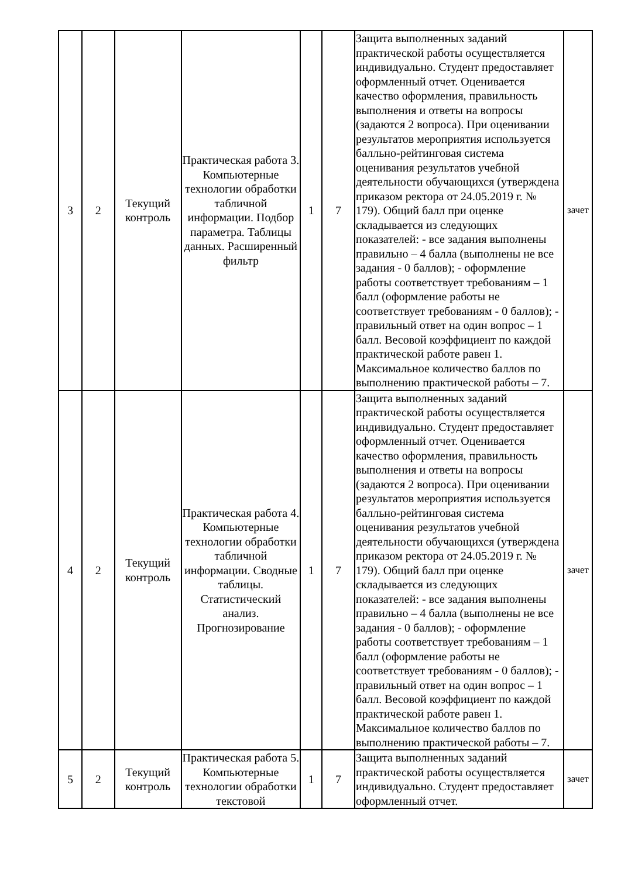| 3 | 2 | Текущий контроль | Практическая работа 3. Компьютерные технологии обработки табличной информации. Подбор параметра. Таблицы данных. Расширенный фильтр | 1 | 7 | Защита выполненных заданий практической работы осуществляется индивидуально. Студент предоставляет оформленный отчет. Оценивается качество оформления, правильность выполнения и ответы на вопросы (задаются 2 вопроса). При оценивании результатов мероприятия используется балльно-рейтинговая система оценивания результатов учебной деятельности обучающихся (утверждена приказом ректора от 24.05.2019 г. № 179). Общий балл при оценке складывается из следующих показателей: - все задания выполнены правильно – 4 балла (выполнены не все задания - 0 баллов); - оформление работы соответствует требованиям – 1 балл (оформление работы не соответствует требованиям - 0 баллов); - правильный ответ на один вопрос – 1 балл. Весовой коэффициент по каждой практической работе равен 1. Максимальное количество баллов по выполнению практической работы – 7. | зачет |
| 4 | 2 | Текущий контроль | Практическая работа 4. Компьютерные технологии обработки табличной информации. Сводные таблицы. Статистический анализ. Прогнозирование | 1 | 7 | Защита выполненных заданий практической работы осуществляется индивидуально. Студент предоставляет оформленный отчет. Оценивается качество оформления, правильность выполнения и ответы на вопросы (задаются 2 вопроса). При оценивании результатов мероприятия используется балльно-рейтинговая система оценивания результатов учебной деятельности обучающихся (утверждена приказом ректора от 24.05.2019 г. № 179). Общий балл при оценке складывается из следующих показателей: - все задания выполнены правильно – 4 балла (выполнены не все задания - 0 баллов); - оформление работы соответствует требованиям – 1 балл (оформление работы не соответствует требованиям - 0 баллов); - правильный ответ на один вопрос – 1 балл. Весовой коэффициент по каждой практической работе равен 1. Максимальное количество баллов по выполнению практической работы – 7. | зачет |
| 5 | 2 | Текущий контроль | Практическая работа 5. Компьютерные технологии обработки текстовой | 1 | 7 | Защита выполненных заданий практической работы осуществляется индивидуально. Студент предоставляет оформленный отчет. | зачет |